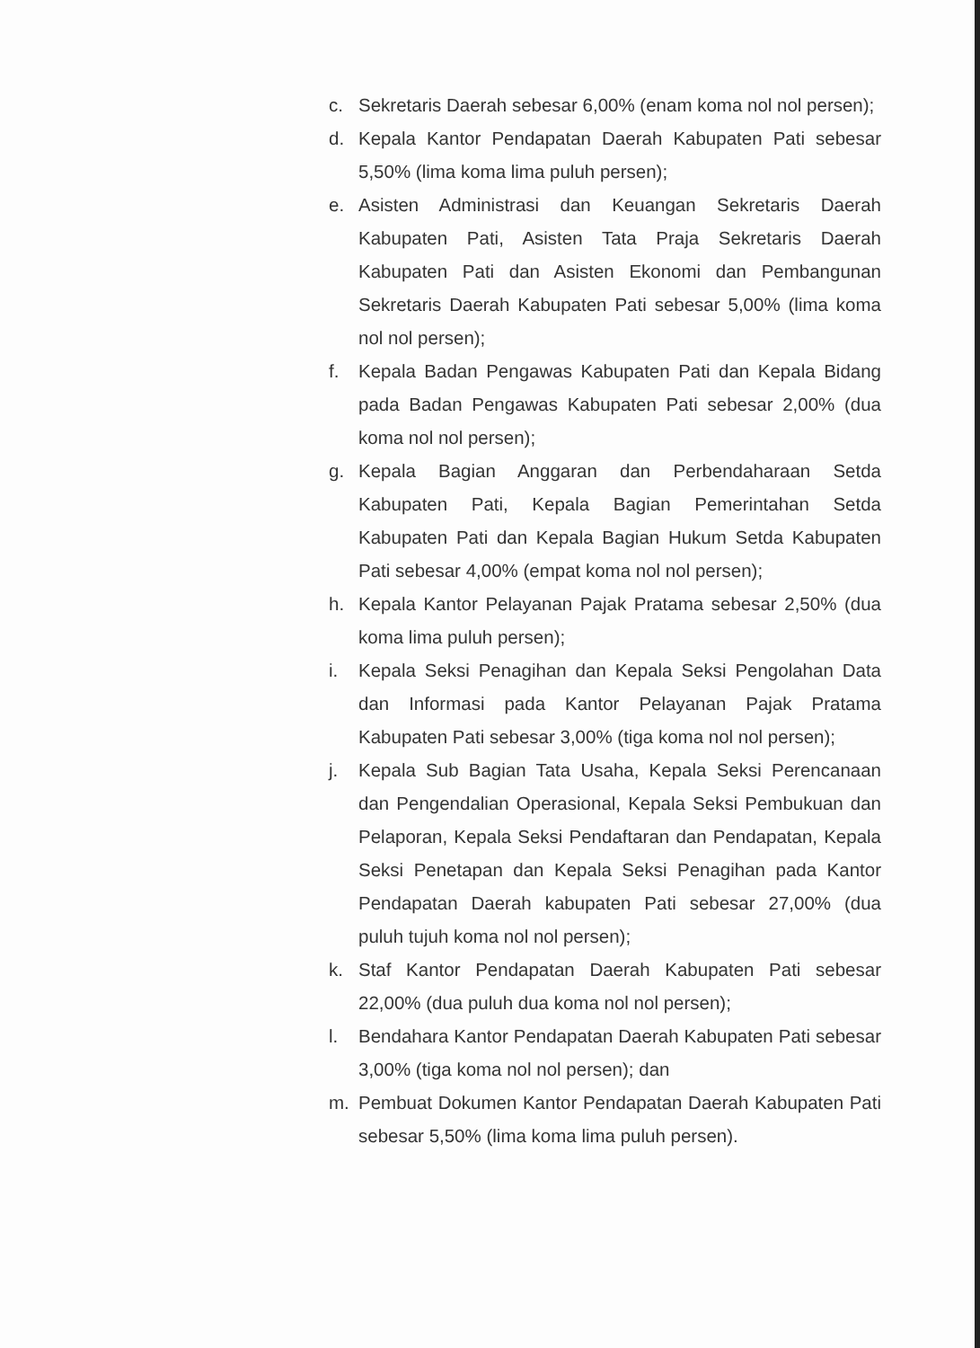c. Sekretaris Daerah sebesar 6,00% (enam koma nol nol persen);
d. Kepala Kantor Pendapatan Daerah Kabupaten Pati sebesar 5,50% (lima koma lima puluh persen);
e. Asisten Administrasi dan Keuangan Sekretaris Daerah Kabupaten Pati, Asisten Tata Praja Sekretaris Daerah Kabupaten Pati dan Asisten Ekonomi dan Pembangunan Sekretaris Daerah Kabupaten Pati sebesar 5,00% (lima koma nol nol persen);
f. Kepala Badan Pengawas Kabupaten Pati dan Kepala Bidang pada Badan Pengawas Kabupaten Pati sebesar 2,00% (dua koma nol nol persen);
g. Kepala Bagian Anggaran dan Perbendaharaan Setda Kabupaten Pati, Kepala Bagian Pemerintahan Setda Kabupaten Pati dan Kepala Bagian Hukum Setda Kabupaten Pati sebesar 4,00% (empat koma nol nol persen);
h. Kepala Kantor Pelayanan Pajak Pratama sebesar 2,50% (dua koma lima puluh persen);
i. Kepala Seksi Penagihan dan Kepala Seksi Pengolahan Data dan Informasi pada Kantor Pelayanan Pajak Pratama Kabupaten Pati sebesar 3,00% (tiga koma nol nol persen);
j. Kepala Sub Bagian Tata Usaha, Kepala Seksi Perencanaan dan Pengendalian Operasional, Kepala Seksi Pembukuan dan Pelaporan, Kepala Seksi Pendaftaran dan Pendapatan, Kepala Seksi Penetapan dan Kepala Seksi Penagihan pada Kantor Pendapatan Daerah kabupaten Pati sebesar 27,00% (dua puluh tujuh koma nol nol persen);
k. Staf Kantor Pendapatan Daerah Kabupaten Pati sebesar 22,00% (dua puluh dua koma nol nol persen);
l. Bendahara Kantor Pendapatan Daerah Kabupaten Pati sebesar 3,00% (tiga koma nol nol persen); dan
m. Pembuat Dokumen Kantor Pendapatan Daerah Kabupaten Pati sebesar 5,50% (lima koma lima puluh persen).